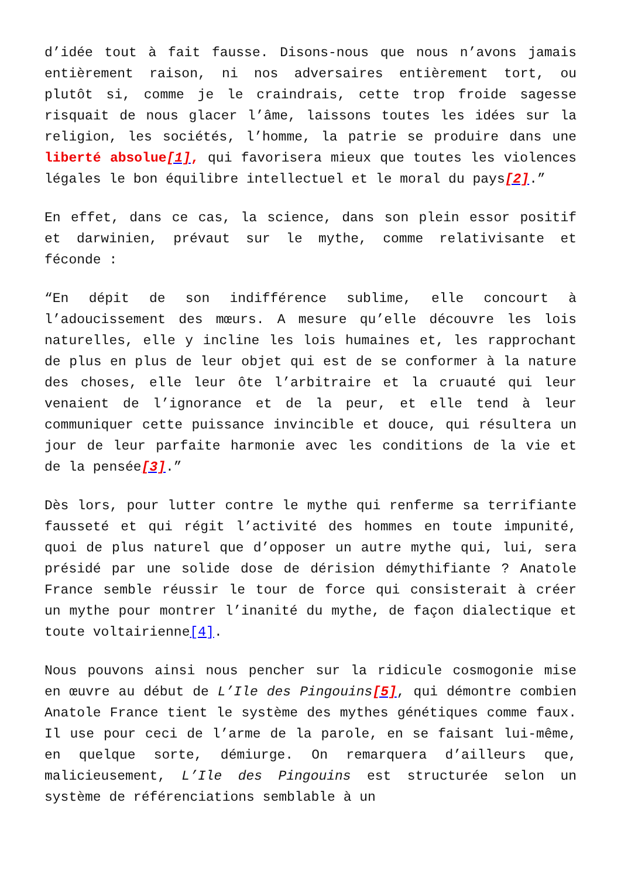d’idée tout à fait fausse. Disons-nous que nous n’avons jamais entièrement raison, ni nos adversaires entièrement tort, ou plutôt si, comme je le craindrais, cette trop froide sagesse risquait de nous glacer l’âme, laissons toutes les idées sur la religion, les sociétés, l’homme, la patrie se produire dans une liberté absolue[1], qui favorisera mieux que toutes les violences légales le bon équilibre intellectuel et le moral du pays[2].”
En effet, dans ce cas, la science, dans son plein essor positif et darwinien, prévaut sur le mythe, comme relativisante et féconde :
“En dépit de son indifférence sublime, elle concourt à l’adoucissement des mœurs. A mesure qu’elle découvre les lois naturelles, elle y incline les lois humaines et, les rapprochant de plus en plus de leur objet qui est de se conformer à la nature des choses, elle leur ôte l’arbitraire et la cruauté qui leur venaient de l’ignorance et de la peur, et elle tend à leur communiquer cette puissance invincible et douce, qui résultera un jour de leur parfaite harmonie avec les conditions de la vie et de la pensée[3].”
Dès lors, pour lutter contre le mythe qui renferme sa terrifiante fausseté et qui régit l’activité des hommes en toute impunité, quoi de plus naturel que d’opposer un autre mythe qui, lui, sera présidé par une solide dose de dérision démythifiante ? Anatole France semble réussir le tour de force qui consisterait à créer un mythe pour montrer l’inanité du mythe, de façon dialectique et toute voltairienne[4].
Nous pouvons ainsi nous pencher sur la ridicule cosmogonie mise en œuvre au début de L’Ile des Pingouins[5], qui démontre combien Anatole France tient le système des mythes génétiques comme faux. Il use pour ceci de l’arme de la parole, en se faisant lui-même, en quelque sorte, démiurge. On remarquera d’ailleurs que, malicieusement, L’Ile des Pingouins est structurée selon un système de référenciations semblable à un